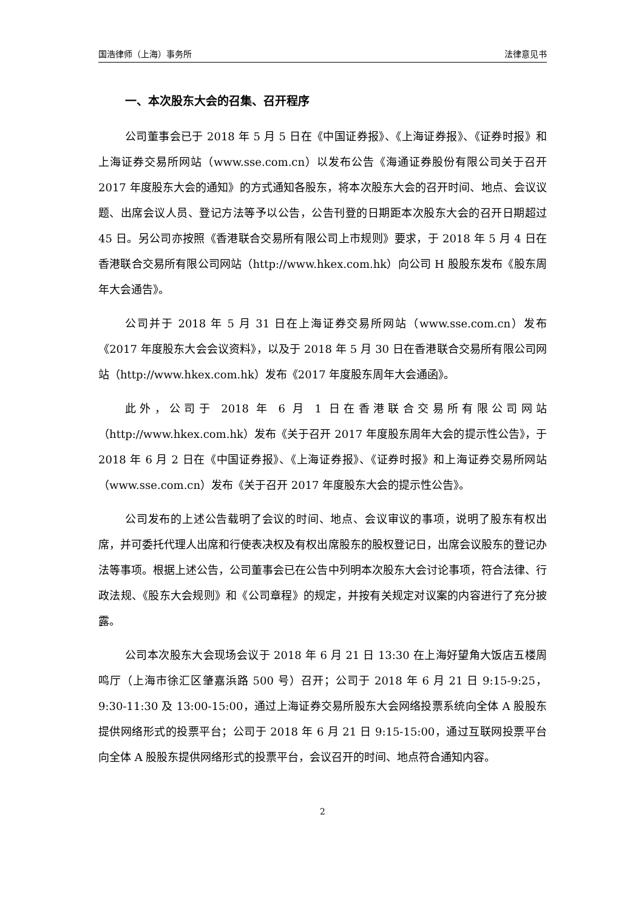国浩律师（上海）事务所 法律意见书
一、本次股东大会的召集、召开程序
公司董事会已于 2018 年 5 月 5 日在《中国证券报》、《上海证券报》、《证券时报》和上海证券交易所网站（www.sse.com.cn）以发布公告《海通证券股份有限公司关于召开 2017 年度股东大会的通知》的方式通知各股东，将本次股东大会的召开时间、地点、会议议题、出席会议人员、登记方法等予以公告，公告刊登的日期距本次股东大会的召开日期超过 45 日。另公司亦按照《香港联合交易所有限公司上市规则》要求，于 2018 年 5 月 4 日在香港联合交易所有限公司网站（http://www.hkex.com.hk）向公司 H 股股东发布《股东周年大会通告》。
公司并于 2018 年 5 月 31 日在上海证券交易所网站（www.sse.com.cn）发布《2017 年度股东大会会议资料》，以及于 2018 年 5 月 30 日在香港联合交易所有限公司网站（http://www.hkex.com.hk）发布《2017 年度股东周年大会通函》。
此外，公司于 2018 年 6 月 1 日在香港联合交易所有限公司网站（http://www.hkex.com.hk）发布《关于召开 2017 年度股东周年大会的提示性公告》，于 2018 年 6 月 2 日在《中国证券报》、《上海证券报》、《证券时报》和上海证券交易所网站（www.sse.com.cn）发布《关于召开 2017 年度股东大会的提示性公告》。
公司发布的上述公告载明了会议的时间、地点、会议审议的事项，说明了股东有权出席，并可委托代理人出席和行使表决权及有权出席股东的股权登记日，出席会议股东的登记办法等事项。根据上述公告，公司董事会已在公告中列明本次股东大会讨论事项，符合法律、行政法规、《股东大会规则》和《公司章程》的规定，并按有关规定对议案的内容进行了充分披露。
公司本次股东大会现场会议于 2018 年 6 月 21 日 13:30 在上海好望角大饭店五楼周鸣厅（上海市徐汇区肇嘉浜路 500 号）召开；公司于 2018 年 6 月 21 日 9:15-9:25，9:30-11:30 及 13:00-15:00，通过上海证券交易所股东大会网络投票系统向全体 A 股股东提供网络形式的投票平台；公司于 2018 年 6 月 21 日 9:15-15:00，通过互联网投票平台向全体 A 股股东提供网络形式的投票平台，会议召开的时间、地点符合通知内容。
2